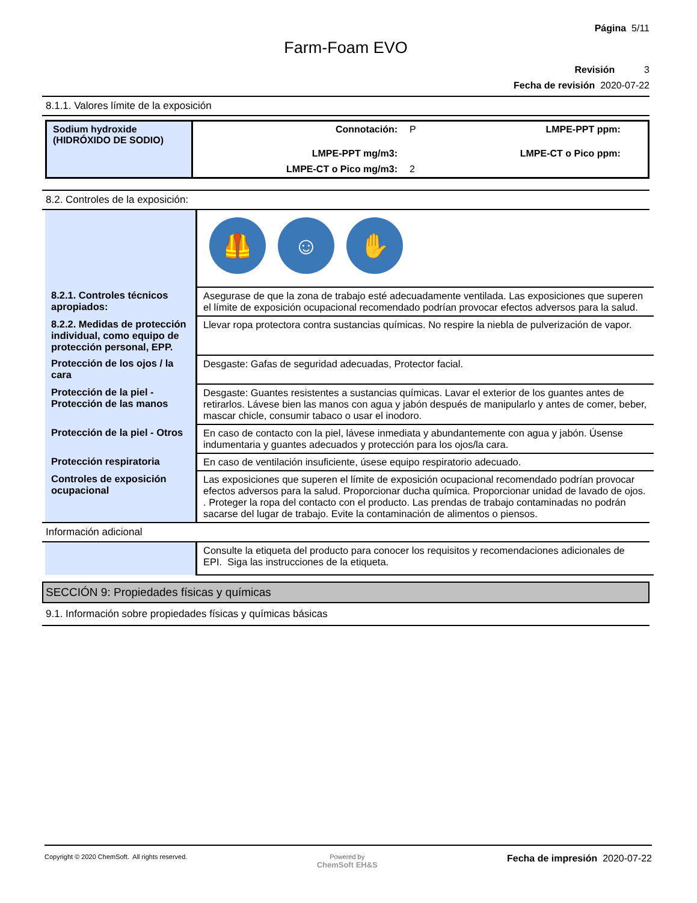Página 5/11
Farm-Foam EVO
Revisión 3
Fecha de revisión 2020-07-22
8.1.1. Valores límite de la exposición
| Sodium hydroxide (HIDRÓXIDO DE SODIO) | Connotación: | P | LMPE-PPT ppm: | |
| | LMPE-PPT mg/m3: | | LMPE-CT o Pico ppm: | |
| | LMPE-CT o Pico mg/m3: | 2 | | |
8.2. Controles de la exposición:
| | 🦺 ☺ ✋ |
| 8.2.1. Controles técnicos apropiados: | Asegurase de que la zona de trabajo esté adecuadamente ventilada. Las exposiciones que superen el límite de exposición ocupacional recomendado podrían provocar efectos adversos para la salud. |
| 8.2.2. Medidas de protección individual, como equipo de protección personal, EPP. | Llevar ropa protectora contra sustancias químicas. No respire la niebla de pulverización de vapor. |
| Protección de los ojos / la cara | Desgaste: Gafas de seguridad adecuadas, Protector facial. |
| Protección de la piel - Protección de las manos | Desgaste: Guantes resistentes a sustancias químicas. Lavar el exterior de los guantes antes de retirarlos. Lávese bien las manos con agua y jabón después de manipularlo y antes de comer, beber, mascar chicle, consumir tabaco o usar el inodoro. |
| Protección de la piel - Otros | En caso de contacto con la piel, lávese inmediata y abundantemente con agua y jabón. Úsense indumentaria y guantes adecuados y protección para los ojos/la cara. |
| Protección respiratoria | En caso de ventilación insuficiente, úsese equipo respiratorio adecuado. |
| Controles de exposición ocupacional | Las exposiciones que superen el límite de exposición ocupacional recomendado podrían provocar efectos adversos para la salud. Proporcionar ducha química. Proporcionar unidad de lavado de ojos. . Proteger la ropa del contacto con el producto. Las prendas de trabajo contaminadas no podrán sacarse del lugar de trabajo. Evite la contaminación de alimentos o piensos. |
Información adicional
| | Consulte la etiqueta del producto para conocer los requisitos y recomendaciones adicionales de EPI. Siga las instrucciones de la etiqueta. |
SECCIÓN 9: Propiedades físicas y químicas
9.1. Información sobre propiedades físicas y químicas básicas
Copyright © 2020 ChemSoft. All rights reserved.
Powered by
ChemSoft EH&S
Fecha de impresión 2020-07-22